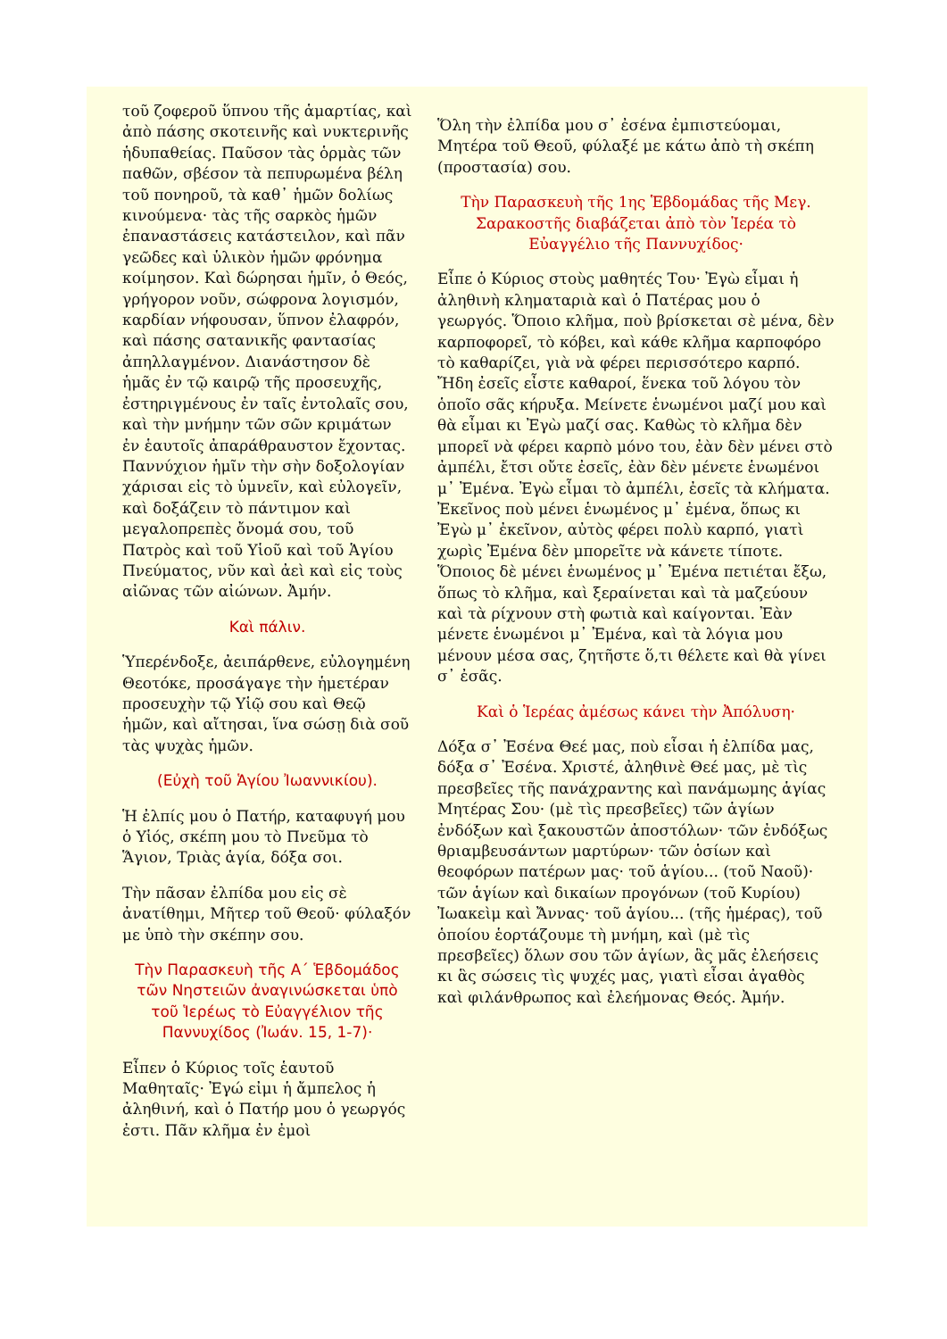τοῦ ζοφεροῦ ὕπνου τῆς ἁμαρτίας, καὶ ἀπὸ πάσης σκοτεινῆς καὶ νυκτερινῆς ἡδυπαθείας. Παῦσον τὰς ὁρμὰς τῶν παθῶν, σβέσον τὰ πεπυρωμένα βέλη τοῦ πονηροῦ, τὰ καθ᾽ ἡμῶν δολίως κινούμενα· τὰς τῆς σαρκὸς ἡμῶν ἐπαναστάσεις κατάστειλον, καὶ πᾶν γεῶδες καὶ ὑλικὸν ἡμῶν φρόνημα κοίμησον. Καὶ δώρησαι ἡμῖν, ὁ Θεός, γρήγορον νοῦν, σώφρονα λογισμόν, καρδίαν νήφουσαν, ὕπνον ἐλαφρόν, καὶ πάσης σατανικῆς φαντασίας ἀπηλλαγμένον. Διανάστησον δὲ ἡμᾶς ἐν τῷ καιρῷ τῆς προσευχῆς, ἐστηριγμένους ἐν ταῖς ἐντολαῖς σου, καὶ τὴν μνήμην τῶν σῶν κριμάτων ἐν ἑαυτοῖς ἀπαράθραυστον ἔχοντας. Παννύχιον ἡμῖν τὴν σὴν δοξολογίαν χάρισαι εἰς τὸ ὑμνεῖν, καὶ εὐλογεῖν, καὶ δοξάζειν τὸ πάντιμον καὶ μεγαλοπρεπὲς ὄνομά σου, τοῦ Πατρὸς καὶ τοῦ Υἱοῦ καὶ τοῦ Ἁγίου Πνεύματος, νῦν καὶ ἀεὶ καὶ εἰς τοὺς αἰῶνας τῶν αἰώνων. Ἀμήν.
Καὶ πάλιν.
Ὑπερένδοξε, ἀειπάρθενε, εὐλογημένη Θεοτόκε, προσάγαγε τὴν ἡμετέραν προσευχὴν τῷ Υἱῷ σου καὶ Θεῷ ἡμῶν, καὶ αἴτησαι, ἵνα σώσῃ διὰ σοῦ τὰς ψυχὰς ἡμῶν.
(Εὐχὴ τοῦ Ἁγίου Ἰωαννικίου).
Ἡ ἐλπίς μου ὁ Πατήρ, καταφυγή μου ὁ Υἱός, σκέπη μου τὸ Πνεῦμα τὸ Ἅγιον, Τριὰς ἁγία, δόξα σοι.
Τὴν πᾶσαν ἐλπίδα μου εἰς σὲ ἀνατίθημι, Μῆτερ τοῦ Θεοῦ· φύλαξόν με ὑπὸ τὴν σκέπην σου.
Τὴν Παρασκευὴ τῆς Α΄ Ἑβδομάδος τῶν Νηστειῶν ἀναγινώσκεται ὑπὸ τοῦ Ἱερέως τὸ Εὐαγγέλιον τῆς Παννυχίδος (Ἰωάν. 15, 1-7)·
Εἶπεν ὁ Κύριος τοῖς ἑαυτοῦ Μαθηταῖς· Ἐγώ εἰμι ἡ ἄμπελος ἡ ἀληθινή, καὶ ὁ Πατήρ μου ὁ γεωργός ἐστι. Πᾶν κλῆμα ἐν ἐμοὶ
Ὅλη τὴν ἐλπίδα μου σ᾽ ἐσένα ἐμπιστεύομαι, Μητέρα τοῦ Θεοῦ, φύλαξέ με κάτω ἀπὸ τὴ σκέπη (προστασία) σου.
Τὴν Παρασκευὴ τῆς 1ης Ἑβδομάδας τῆς Μεγ. Σαρακοστῆς διαβάζεται ἀπὸ τὸν Ἱερέα τὸ Εὐαγγέλιο τῆς Παννυχίδος·
Εἶπε ὁ Κύριος στοὺς μαθητές Του· Ἐγὼ εἶμαι ἡ ἀληθινὴ κληματαριὰ καὶ ὁ Πατέρας μου ὁ γεωργός. Ὅποιο κλῆμα, ποὺ βρίσκεται σὲ μένα, δὲν καρποφορεῖ, τὸ κόβει, καὶ κάθε κλῆμα καρποφόρο τὸ καθαρίζει, γιὰ νὰ φέρει περισσότερο καρπό. Ἤδη ἐσεῖς εἶστε καθαροί, ἕνεκα τοῦ λόγου τὸν ὁποῖο σᾶς κήρυξα. Μείνετε ἑνωμένοι μαζί μου καὶ θὰ εἶμαι κι Ἐγὼ μαζί σας. Καθὼς τὸ κλῆμα δὲν μπορεῖ νὰ φέρει καρπὸ μόνο του, ἐὰν δὲν μένει στὸ ἀμπέλι, ἔτσι οὔτε ἐσεῖς, ἐὰν δὲν μένετε ἑνωμένοι μ᾽ Ἐμένα. Ἐγὼ εἶμαι τὸ ἀμπέλι, ἐσεῖς τὰ κλήματα. Ἐκεῖνος ποὺ μένει ἑνωμένος μ᾽ ἐμένα, ὅπως κι Ἐγὼ μ᾽ ἐκεῖνον, αὐτὸς φέρει πολὺ καρπό, γιατὶ χωρὶς Ἐμένα δὲν μπορεῖτε νὰ κάνετε τίποτε. Ὅποιος δὲ μένει ἑνωμένος μ᾽ Ἐμένα πετιέται ἔξω, ὅπως τὸ κλῆμα, καὶ ξεραίνεται καὶ τὰ μαζεύουν καὶ τὰ ρίχνουν στὴ φωτιὰ καὶ καίγονται. Ἐὰν μένετε ἑνωμένοι μ᾽ Ἐμένα, καὶ τὰ λόγια μου μένουν μέσα σας, ζητῆστε ὅ,τι θέλετε καὶ θὰ γίνει σ᾽ ἐσᾶς.
Καὶ ὁ Ἱερέας ἀμέσως κάνει τὴν Ἀπόλυση·
Δόξα σ᾽ Ἐσένα Θεέ μας, ποὺ εἶσαι ἡ ἐλπίδα μας, δόξα σ᾽ Ἐσένα. Χριστέ, ἀληθινὲ Θεέ μας, μὲ τὶς πρεσβεῖες τῆς πανάχραντης καὶ πανάμωμης ἁγίας Μητέρας Σου· (μὲ τὶς πρεσβεῖες) τῶν ἁγίων ἐνδόξων καὶ ξακουστῶν ἀποστόλων· τῶν ἐνδόξως θριαμβευσάντων μαρτύρων· τῶν ὁσίων καὶ θεοφόρων πατέρων μας· τοῦ ἁγίου... (τοῦ Ναοῦ)· τῶν ἁγίων καὶ δικαίων προγόνων (τοῦ Κυρίου) Ἰωακεὶμ καὶ Ἄννας· τοῦ ἁγίου... (τῆς ἡμέρας), τοῦ ὁποίου ἑορτάζουμε τὴ μνήμη, καὶ (μὲ τὶς πρεσβεῖες) ὅλων σου τῶν ἁγίων, ἃς μᾶς ἐλεήσεις κι ἃς σώσεις τὶς ψυχές μας, γιατὶ εἶσαι ἀγαθὸς καὶ φιλάνθρωπος καὶ ἐλεήμονας Θεός. Ἀμήν.